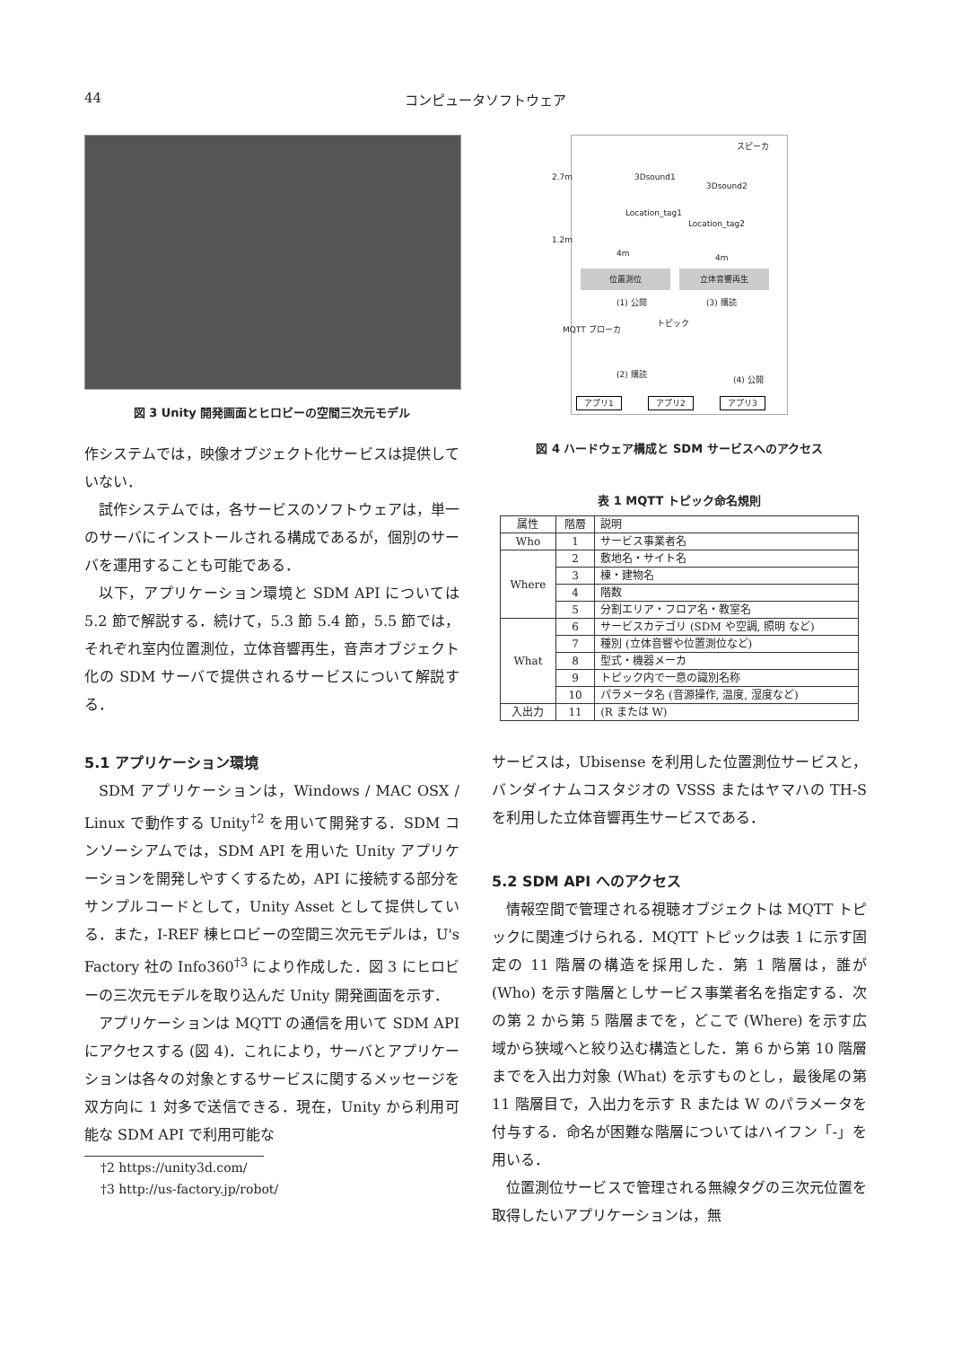44 コンピュータソフトウェア
図 3 Unity 開発画面とヒロビーの空間三次元モデル
作システムでは，映像オブジェクト化サービスは提供していない．
試作システムでは，各サービスのソフトウェアは，単一のサーバにインストールされる構成であるが，個別のサーバを運用することも可能である．
以下，アプリケーション環境と SDM API については 5.2 節で解説する．続けて，5.3 節 5.4 節，5.5 節では，それぞれ室内位置測位，立体音響再生，音声オブジェクト化の SDM サーバで提供されるサービスについて解説する．
5.1 アプリケーション環境
SDM アプリケーションは，Windows / MAC OSX / Linux で動作する Unity<sup>†2</sup> を用いて開発する．SDM コンソーシアムでは，SDM API を用いた Unity アプリケーションを開発しやすくするため，API に接続する部分をサンプルコードとして，Unity Asset として提供している．また，I-REF 棟ヒロビーの空間三次元モデルは，U's Factory 社の Info360<sup>†3</sup> により作成した．図 3 にヒロビーの三次元モデルを取り込んだ Unity 開発画面を示す．
アプリケーションは MQTT の通信を用いて SDM API にアクセスする (図 4)．これにより，サーバとアプリケーションは各々の対象とするサービスに関するメッセージを双方向に 1 対多で送信できる．現在，Unity から利用可能な SDM API で利用可能な
†2 https://unity3d.com/
†3 http://us-factory.jp/robot/
スピーカ
3Dsound1
3Dsound2
2.7m
Location_tag1
Location_tag2
1.2m
4m 4m
位置測位 立体音響再生
(1) 公開 (3) 購読
MQTT ブローカ
トピック
(2) 購読
(4) 公開
アプリ1 アプリ2 アプリ3
図 4 ハードウェア構成と SDM サービスへのアクセス
表 1 MQTT トピック命名規則
| 属性 | 階層 | 説明 |
| --- | --- | --- |
| Who | 1 | サービス事業者名 |
| Where | 2 | 敷地名・サイト名 |
| | 3 | 棟・建物名 |
| | 4 | 階数 |
| | 5 | 分割エリア・フロア名・教室名 |
| What | 6 | サービスカテゴリ (SDM や空調, 照明 など) |
| | 7 | 種別 (立体音響や位置測位など) |
| | 8 | 型式・機器メーカ |
| | 9 | トピック内で一意の識別名称 |
| | 10 | パラメータ名 (音源操作, 温度, 湿度など) |
| 入出力 | 11 | (R または W) |
サービスは，Ubisense を利用した位置測位サービスと，バンダイナムコスタジオの VSSS またはヤマハの TH-S を利用した立体音響再生サービスである．
5.2 SDM API へのアクセス
情報空間で管理される視聴オブジェクトは MQTT トピックに関連づけられる．MQTT トピックは表 1 に示す固定の 11 階層の構造を採用した．第 1 階層は，誰が (Who) を示す階層としサービス事業者名を指定する．次の第 2 から第 5 階層までを，どこで (Where) を示す広域から狭域へと絞り込む構造とした．第 6 から第 10 階層までを入出力対象 (What) を示すものとし，最後尾の第 11 階層目で，入出力を示す R または W のパラメータを付与する．命名が困難な階層についてはハイフン「-」を用いる．
位置測位サービスで管理される無線タグの三次元位置を取得したいアプリケーションは，無